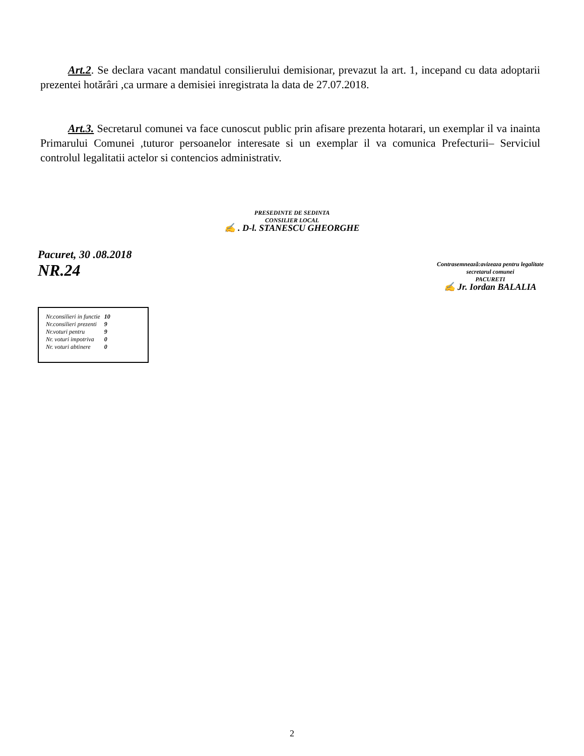Art.2. Se declara vacant mandatul consilierului demisionar, prevazut la art. 1, incepand cu data adoptarii prezentei hotărâri ,ca urmare a demisiei inregistrata la data de 27.07.2018.
Art.3. Secretarul comunei va face cunoscut public prin afisare prezenta hotarari, un exemplar il va inainta Primarului Comunei ,tuturor persoanelor interesate si un exemplar il va comunica Prefecturii– Serviciul controlul legalitatii actelor si contencios administrativ.
PRESEDINTE DE SEDINTA
CONSILIER LOCAL
✍ . D-l. STANESCU GHEORGHE
Pacuret, 30 .08.2018
NR.24
Contrasemnează:avizeaza pentru legalitate
secretarul comunei
PACURETI
✍ Jr. Iordan BALALIA
| Nr.consilieri in functie | 10 |
| Nr.consilieri prezenti | 9 |
| Nr.voturi pentru | 9 |
| Nr. voturi impotriva | 0 |
| Nr. voturi abtinere | 0 |
2